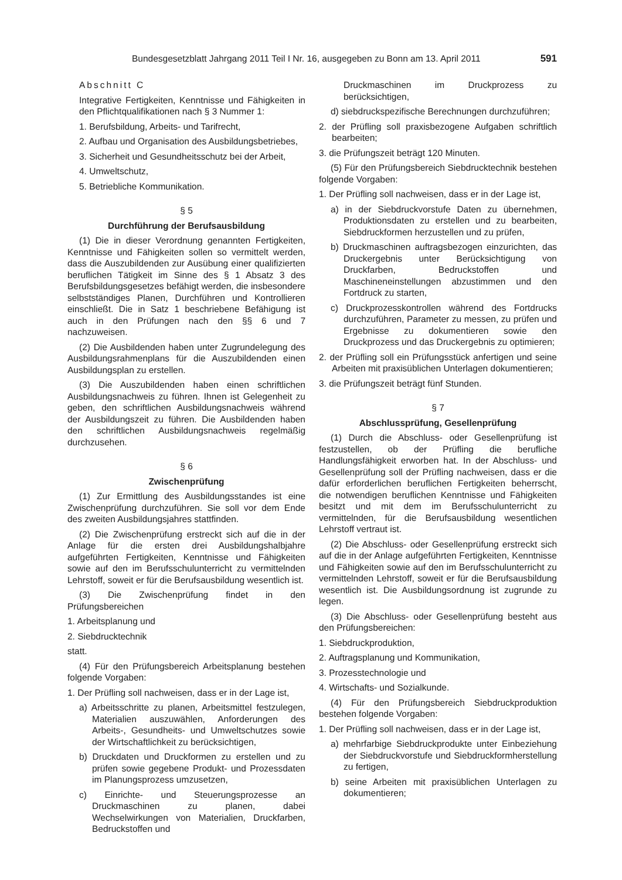Bundesgesetzblatt Jahrgang 2011 Teil I Nr. 16, ausgegeben zu Bonn am 13. April 2011 591
Abschnitt C
Integrative Fertigkeiten, Kenntnisse und Fähigkeiten in den Pflichtqualifikationen nach § 3 Nummer 1:
1. Berufsbildung, Arbeits- und Tarifrecht,
2. Aufbau und Organisation des Ausbildungsbetriebes,
3. Sicherheit und Gesundheitsschutz bei der Arbeit,
4. Umweltschutz,
5. Betriebliche Kommunikation.
§ 5
Durchführung der Berufsausbildung
(1) Die in dieser Verordnung genannten Fertigkeiten, Kenntnisse und Fähigkeiten sollen so vermittelt werden, dass die Auszubildenden zur Ausübung einer qualifizierten beruflichen Tätigkeit im Sinne des § 1 Absatz 3 des Berufsbildungsgesetzes befähigt werden, die insbesondere selbstständiges Planen, Durchführen und Kontrollieren einschließt. Die in Satz 1 beschriebene Befähigung ist auch in den Prüfungen nach den §§ 6 und 7 nachzuweisen.
(2) Die Ausbildenden haben unter Zugrundelegung des Ausbildungsrahmenplans für die Auszubildenden einen Ausbildungsplan zu erstellen.
(3) Die Auszubildenden haben einen schriftlichen Ausbildungsnachweis zu führen. Ihnen ist Gelegenheit zu geben, den schriftlichen Ausbildungsnachweis während der Ausbildungszeit zu führen. Die Ausbildenden haben den schriftlichen Ausbildungsnachweis regelmäßig durchzusehen.
§ 6
Zwischenprüfung
(1) Zur Ermittlung des Ausbildungsstandes ist eine Zwischenprüfung durchzuführen. Sie soll vor dem Ende des zweiten Ausbildungsjahres stattfinden.
(2) Die Zwischenprüfung erstreckt sich auf die in der Anlage für die ersten drei Ausbildungshalbjahre aufgeführten Fertigkeiten, Kenntnisse und Fähigkeiten sowie auf den im Berufsschulunterricht zu vermittelnden Lehrstoff, soweit er für die Berufsausbildung wesentlich ist.
(3) Die Zwischenprüfung findet in den Prüfungsbereichen
1. Arbeitsplanung und
2. Siebdrucktechnik
statt.
(4) Für den Prüfungsbereich Arbeitsplanung bestehen folgende Vorgaben:
1. Der Prüfling soll nachweisen, dass er in der Lage ist,
a) Arbeitsschritte zu planen, Arbeitsmittel festzulegen, Materialien auszuwählen, Anforderungen des Arbeits-, Gesundheits- und Umweltschutzes sowie der Wirtschaftlichkeit zu berücksichtigen,
b) Druckdaten und Druckformen zu erstellen und zu prüfen sowie gegebene Produkt- und Prozessdaten im Planungsprozess umzusetzen,
c) Einrichte- und Steuerungsprozesse an Druckmaschinen zu planen, dabei Wechselwirkungen von Materialien, Druckfarben, Bedruckstoffen und
Druckmaschinen im Druckprozess zu berücksichtigen,
d) siebdruckspezifische Berechnungen durchzuführen;
2. der Prüfling soll praxisbezogene Aufgaben schriftlich bearbeiten;
3. die Prüfungszeit beträgt 120 Minuten.
(5) Für den Prüfungsbereich Siebdrucktechnik bestehen folgende Vorgaben:
1. Der Prüfling soll nachweisen, dass er in der Lage ist,
a) in der Siebdruckvorstufe Daten zu übernehmen, Produktionsdaten zu erstellen und zu bearbeiten, Siebdruckformen herzustellen und zu prüfen,
b) Druckmaschinen auftragsbezogen einzurichten, das Druckergebnis unter Berücksichtigung von Druckfarben, Bedruckstoffen und Maschineneinstellungen abzustimmen und den Fortdruck zu starten,
c) Druckprozesskontrollen während des Fortdrucks durchzuführen, Parameter zu messen, zu prüfen und Ergebnisse zu dokumentieren sowie den Druckprozess und das Druckergebnis zu optimieren;
2. der Prüfling soll ein Prüfungsstück anfertigen und seine Arbeiten mit praxisüblichen Unterlagen dokumentieren;
3. die Prüfungszeit beträgt fünf Stunden.
§ 7
Abschlussprüfung, Gesellenprüfung
(1) Durch die Abschluss- oder Gesellenprüfung ist festzustellen, ob der Prüfling die berufliche Handlungsfähigkeit erworben hat. In der Abschluss- und Gesellenprüfung soll der Prüfling nachweisen, dass er die dafür erforderlichen beruflichen Fertigkeiten beherrscht, die notwendigen beruflichen Kenntnisse und Fähigkeiten besitzt und mit dem im Berufsschulunterricht zu vermittelnden, für die Berufsausbildung wesentlichen Lehrstoff vertraut ist.
(2) Die Abschluss- oder Gesellenprüfung erstreckt sich auf die in der Anlage aufgeführten Fertigkeiten, Kenntnisse und Fähigkeiten sowie auf den im Berufsschulunterricht zu vermittelnden Lehrstoff, soweit er für die Berufsausbildung wesentlich ist. Die Ausbildungsordnung ist zugrunde zu legen.
(3) Die Abschluss- oder Gesellenprüfung besteht aus den Prüfungsbereichen:
1. Siebdruckproduktion,
2. Auftragsplanung und Kommunikation,
3. Prozesstechnologie und
4. Wirtschafts- und Sozialkunde.
(4) Für den Prüfungsbereich Siebdruckproduktion bestehen folgende Vorgaben:
1. Der Prüfling soll nachweisen, dass er in der Lage ist,
a) mehrfarbige Siebdruckprodukte unter Einbeziehung der Siebdruckvorstufe und Siebdruckformherstellung zu fertigen,
b) seine Arbeiten mit praxisüblichen Unterlagen zu dokumentieren;